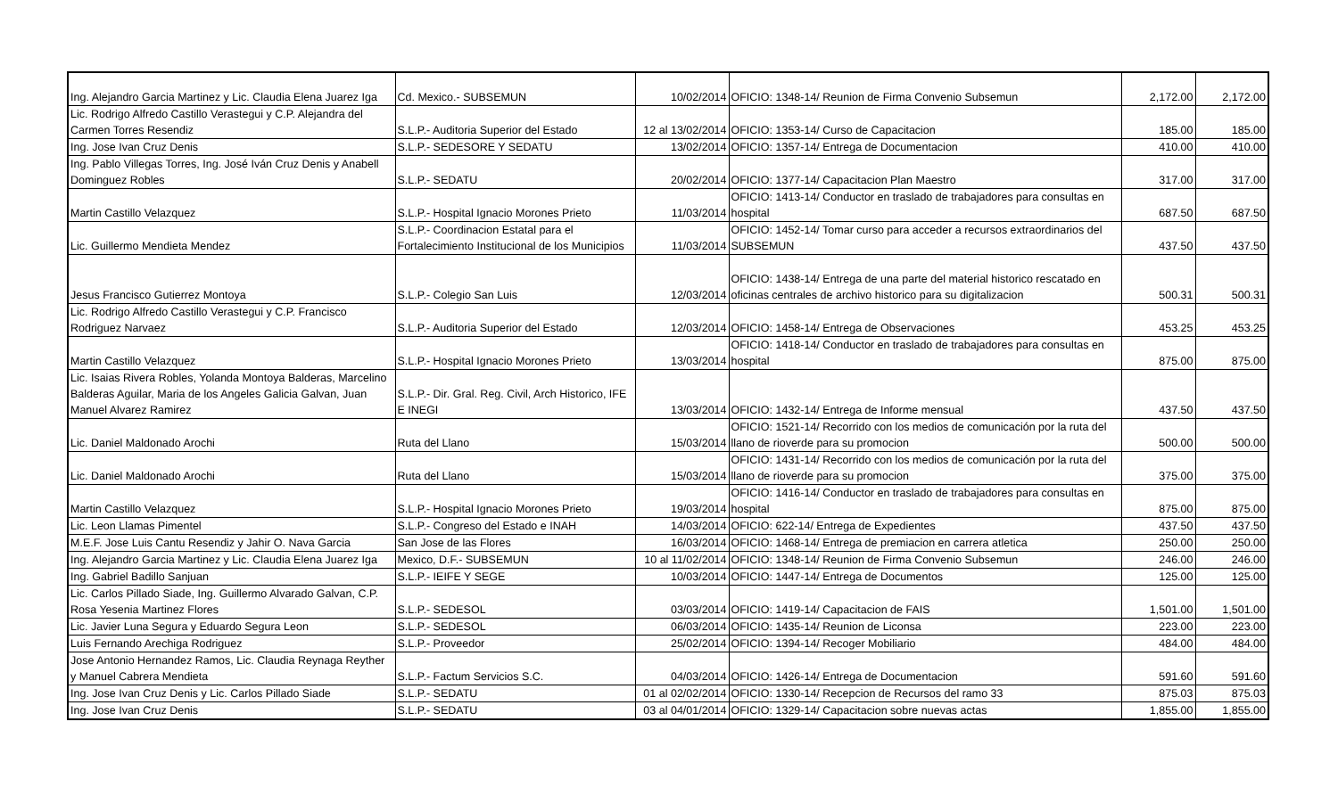| Ing. Alejandro Garcia Martinez y Lic. Claudia Elena Juarez Iga | Cd. Mexico.- SUBSEMUN | 10/02/2014 | OFICIO: 1348-14/ Reunion de Firma Convenio Subsemun | 2,172.00 | 2,172.00 |
| Lic. Rodrigo Alfredo Castillo Verastegui y C.P. Alejandra del Carmen Torres Resendiz | S.L.P.- Auditoria Superior del Estado | 12 al 13/02/2014 | OFICIO: 1353-14/ Curso de Capacitacion | 185.00 | 185.00 |
| Ing. Jose Ivan Cruz Denis | S.L.P.- SEDESORE Y SEDATU | 13/02/2014 | OFICIO: 1357-14/ Entrega de Documentacion | 410.00 | 410.00 |
| Ing. Pablo Villegas Torres, Ing. José Iván Cruz Denis y Anabell Dominguez Robles | S.L.P.- SEDATU | 20/02/2014 | OFICIO: 1377-14/ Capacitacion Plan Maestro | 317.00 | 317.00 |
| Martin Castillo Velazquez | S.L.P.- Hospital Ignacio Morones Prieto | 11/03/2014 | OFICIO: 1413-14/ Conductor en traslado de trabajadores para consultas en hospital | 687.50 | 687.50 |
| Lic. Guillermo Mendieta Mendez | S.L.P.- Coordinacion Estatal para el Fortalecimiento Institucional de los Municipios | 11/03/2014 | OFICIO: 1452-14/ Tomar curso para acceder a recursos extraordinarios del SUBSEMUN | 437.50 | 437.50 |
| Jesus Francisco Gutierrez Montoya | S.L.P.- Colegio San Luis | 12/03/2014 | OFICIO: 1438-14/ Entrega de una parte del material historico rescatado en oficinas centrales de archivo historico para su digitalizacion | 500.31 | 500.31 |
| Lic. Rodrigo Alfredo Castillo Verastegui y C.P. Francisco Rodriguez Narvaez | S.L.P.- Auditoria Superior del Estado | 12/03/2014 | OFICIO: 1458-14/ Entrega de Observaciones | 453.25 | 453.25 |
| Martin Castillo Velazquez | S.L.P.- Hospital Ignacio Morones Prieto | 13/03/2014 | OFICIO: 1418-14/ Conductor en traslado de trabajadores para consultas en hospital | 875.00 | 875.00 |
| Lic. Isaias Rivera Robles, Yolanda Montoya Balderas, Marcelino Balderas Aguilar, Maria de los Angeles Galicia Galvan, Juan Manuel Alvarez Ramirez | S.L.P.- Dir. Gral. Reg. Civil, Arch Historico, IFE E INEGI | 13/03/2014 | OFICIO: 1432-14/ Entrega de Informe mensual | 437.50 | 437.50 |
| Lic. Daniel Maldonado Arochi | Ruta del Llano | 15/03/2014 | OFICIO: 1521-14/ Recorrido con los medios de comunicación por la ruta del llano de rioverde para su promocion | 500.00 | 500.00 |
| Lic. Daniel Maldonado Arochi | Ruta del Llano | 15/03/2014 | OFICIO: 1431-14/ Recorrido con los medios de comunicación por la ruta del llano de rioverde para su promocion | 375.00 | 375.00 |
| Martin Castillo Velazquez | S.L.P.- Hospital Ignacio Morones Prieto | 19/03/2014 | OFICIO: 1416-14/ Conductor en traslado de trabajadores para consultas en hospital | 875.00 | 875.00 |
| Lic. Leon Llamas Pimentel | S.L.P.- Congreso del Estado e INAH | 14/03/2014 | OFICIO: 622-14/ Entrega de Expedientes | 437.50 | 437.50 |
| M.E.F. Jose Luis Cantu Resendiz y Jahir O. Nava Garcia | San Jose de las Flores | 16/03/2014 | OFICIO: 1468-14/ Entrega de premiacion en carrera atletica | 250.00 | 250.00 |
| Ing. Alejandro Garcia Martinez y Lic. Claudia Elena Juarez Iga | Mexico, D.F.- SUBSEMUN | 10 al 11/02/2014 | OFICIO: 1348-14/ Reunion de Firma Convenio Subsemun | 246.00 | 246.00 |
| Ing. Gabriel Badillo Sanjuan | S.L.P.- IEIFE Y SEGE | 10/03/2014 | OFICIO: 1447-14/ Entrega de Documentos | 125.00 | 125.00 |
| Lic. Carlos Pillado Siade, Ing. Guillermo Alvarado Galvan, C.P. Rosa Yesenia Martinez Flores | S.L.P.- SEDESOL | 03/03/2014 | OFICIO: 1419-14/ Capacitacion de FAIS | 1,501.00 | 1,501.00 |
| Lic. Javier Luna Segura y Eduardo Segura Leon | S.L.P.- SEDESOL | 06/03/2014 | OFICIO: 1435-14/ Reunion de Liconsa | 223.00 | 223.00 |
| Luis Fernando Arechiga Rodriguez | S.L.P.- Proveedor | 25/02/2014 | OFICIO: 1394-14/ Recoger Mobiliario | 484.00 | 484.00 |
| Jose Antonio Hernandez Ramos, Lic. Claudia Reynaga Reyther y Manuel Cabrera Mendieta | S.L.P.- Factum Servicios S.C. | 04/03/2014 | OFICIO: 1426-14/ Entrega de Documentacion | 591.60 | 591.60 |
| Ing. Jose Ivan Cruz Denis y Lic. Carlos Pillado Siade | S.L.P.- SEDATU | 01 al 02/02/2014 | OFICIO: 1330-14/ Recepcion de Recursos del ramo 33 | 875.03 | 875.03 |
| Ing. Jose Ivan Cruz Denis | S.L.P.- SEDATU | 03 al 04/01/2014 | OFICIO: 1329-14/ Capacitacion sobre nuevas actas | 1,855.00 | 1,855.00 |